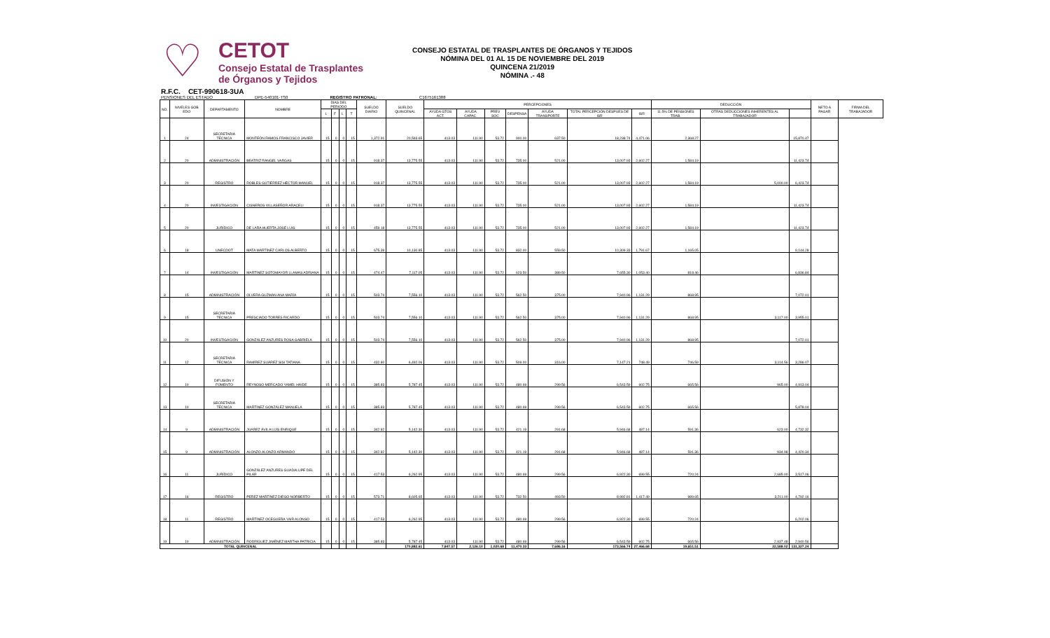♡
CETOT
Consejo Estatal de Trasplantes
de Órganos y Tejidos
CONSEJO ESTATAL DE TRASPLANTES DE ÓRGANOS Y TEJIDOS
NÓMINA DEL 01 AL 15 DE NOVIEMBRE DEL 2019
QUINCENA 21/2019
NÓMINA .- 48
R.F.C. CET-990618-3UA
PENSIONES DEL ESTADO DPE-540101-TS0 REGISTRO PATRONAL: C1675161388
| NO. | NIVELES GOB EDO | DEPARTAMENTO | NOMBRE | DÍAS DEL PERIODO | | | | SUELDO DIARIO | SUELDO QUINCENAL | PERCEPCIONES | | | | | | | DEDUCCIÓN | | | NETO A PAGAR | FIRMA DEL TRABAJADOR |
| --- | --- | --- | --- | --- | --- | --- | --- | --- | --- | --- | --- | --- | --- | --- | --- | --- | --- | --- | --- | --- | --- |
| | | | | L | F | L | T | | | AYUDA GTOS ACT. | AYUDA CAPAC. | PREV SOC | DESPENSA | AYUDA TRANSPORTE | TOTAL PERCEPCIÓN DESPUES DE ISR | ISR | 11.5% DE PENSIONES TRAB. | OTRAS DEDUCCIONES INHERENTES AL TRABAJADOR | | | |
| 1 | 24 | SECRETARIA TÉCNICA | MONTEÓN RAMOS FRANCISCO JAVIER | 15 | 0 | 0 | 15 | 1,372.91 | 20,593.65 | 413.03 | 111.90 | 53.72 | 900.00 | 637.50 | 18,238.74 | 4,471.06 | 2,368.27 | | 15,870.47 | | |
| 2 | 20 | ADMINISTRACIÓN | BEATRIZ RANGEL VARGAS | 15 | 0 | 0 | 15 | 918.37 | 13,775.55 | 413.03 | 111.90 | 53.72 | 735.00 | 521.00 | 13,007.93 | 2,602.27 | 1,584.19 | | 11,423.74 | | |
| 3 | 20 | REGISTRO | ROBLES GUTIÉRREZ HÉCTOR MANUEL | 15 | 0 | 0 | 15 | 918.37 | 13,775.55 | 413.03 | 111.90 | 53.72 | 735.00 | 521.00 | 13,007.93 | 2,602.27 | 1,584.19 | 5,000.00 | 6,423.74 | | |
| 4 | 20 | INVESTIGACIÓN | CISNEROS VILLASEÑOR ARACELI | 15 | 0 | 0 | 15 | 918.37 | 13,775.55 | 413.03 | 111.90 | 53.72 | 735.00 | 521.00 | 13,007.93 | 2,602.27 | 1,584.19 | | 11,423.74 | | |
| 5 | 20 | JURÍDICO | DE LARA HUERTA JOSÉ LUIS | 15 | 0 | 0 | 15 | 459.18 | 13,775.55 | 413.03 | 111.90 | 53.72 | 735.00 | 521.00 | 13,007.93 | 2,602.27 | 1,584.19 | | 11,423.74 | | |
| 6 | 18 | UNECDOT | MATA MARTÍNEZ CARLOS ALBERTO | 15 | 0 | 0 | 15 | 675.39 | 10,130.85 | 413.03 | 111.90 | 53.72 | 832.00 | 559.50 | 10,309.33 | 1,791.67 | 1,165.05 | | 9,144.28 | | |
| 7 | 14 | INVESTIGACIÓN | MARTÍNEZ SOTOMAYOR LLAMAS ADRIANA | 15 | 0 | 0 | 15 | 474.47 | 7,117.05 | 413.03 | 111.90 | 53.72 | 623.50 | 389.50 | 7,655.30 | 1,053.40 | 818.46 | | 6,836.84 | | |
| 8 | 15 | ADMINISTRACIÓN | OLVERA GUZMÁN ANA MARÍA | 15 | 0 | 0 | 15 | 503.74 | 7,556.10 | 413.03 | 111.90 | 53.72 | 562.50 | 375.00 | 7,940.96 | 1,131.29 | 868.95 | | 7,072.01 | | |
| 9 | 15 | SECRETARIA TÉCNICA | PRESCIADO TORRES RICARDO | 15 | 0 | 0 | 15 | 503.74 | 7,556.10 | 413.03 | 111.90 | 53.72 | 562.50 | 375.00 | 7,940.96 | 1,131.29 | 868.95 | 3,117.00 | 3,955.01 | | |
| 10 | 20 | INVESTIGACIÓN | GONZÁLEZ ANZURES ROSA GABRIELA | 15 | 0 | 0 | 15 | 503.74 | 7,556.10 | 413.03 | 111.90 | 53.72 | 562.50 | 375.00 | 7,940.96 | 1,131.29 | 868.95 | | 7,072.01 | | |
| 11 | 12 | SECRETARIA TÉCNICA | RAMÍREZ SUÁREZ SISI TATIANA | 15 | 0 | 0 | 15 | 432.80 | 6,492.06 | 413.03 | 111.90 | 53.72 | 509.00 | 316.00 | 7,147.21 | 748.49 | 746.59 | 3,114.56 | 3,286.07 | | |
| 12 | 10 | DIFUSIÓN Y FOMENTO | REYNOSO MERCADO YAMEL HAIDE | 15 | 0 | 0 | 15 | 385.83 | 5,787.45 | 413.03 | 111.90 | 53.72 | 480.69 | 299.56 | 6,543.59 | 602.75 | 665.56 | 965.00 | 4,913.04 | | |
| 13 | 10 | SECRETARIA TÉCNICA | MARTÍNEZ GONZÁLEZ MANUELA | 15 | 0 | 0 | 15 | 385.83 | 5,787.45 | 413.03 | 111.90 | 53.72 | 480.69 | 299.56 | 6,543.59 | 602.75 | 665.56 | | 5,878.04 | | |
| 14 | 9 | ADMINISTRACIÓN | JUÁREZ ÁVILA LUÍS ENRIQUE | 15 | 0 | 0 | 15 | 342.82 | 5,142.30 | 413.03 | 111.90 | 53.72 | 421.19 | 291.68 | 5,946.68 | 487.14 | 591.36 | 623.00 | 4,732.32 | | |
| 15 | 9 | ADMINISTRACIÓN | ALONZO ALONZO ARMANDO | 15 | 0 | 0 | 15 | 342.82 | 5,142.30 | 413.03 | 111.90 | 53.72 | 421.19 | 291.68 | 5,946.68 | 487.14 | 591.36 | 934.98 | 4,420.34 | | |
| 16 | 11 | JURÍDICO | GONZÁLEZ ANZURES GUADALUPE DEL PILAR | 15 | 0 | 0 | 15 | 417.53 | 6,262.95 | 413.03 | 111.90 | 53.72 | 480.69 | 299.56 | 6,922.30 | 699.55 | 720.24 | 2,685.00 | 3,517.06 | | |
| 17 | 16 | REGISTRO | PEREZ MARTÍNEZ DIEGO NORBERTO | 15 | 0 | 0 | 15 | 573.71 | 8,605.65 | 413.03 | 111.90 | 53.72 | 732.50 | 493.50 | 8,992.81 | 1,417.49 | 989.65 | 3,211.00 | 4,792.16 | | |
| 18 | 11 | REGISTRO | MARTÍNEZ OCEGUERA YAIR ALONSO | 15 | 0 | 0 | 15 | 417.53 | 6,262.95 | 413.03 | 111.90 | 53.72 | 480.69 | 299.56 | 6,922.30 | 699.55 | 720.24 | | 6,202.06 | | |
| 19 | 10 | ADMINISTRACIÓN | RODRÍGUEZ JIMÉNEZ MARTHA PATRICIA | 15 | 0 | 0 | 15 | 385.83 | 5,787.45 | 413.03 | 111.90 | 53.72 | 480.69 | 299.56 | 6,543.59 | 602.75 | 665.56 | 2,937.48 | 2,940.56 | | |
| TOTAL QUINCENAL | | | | | | | | | 170,882.61 | 7,847.57 | 2,126.10 | 1,020.68 | 11,470.33 | 7,686.16 | 173,566.74 | 27,466.68 | 19,651.51 | 22,588.02 | 131,327.24 | | |